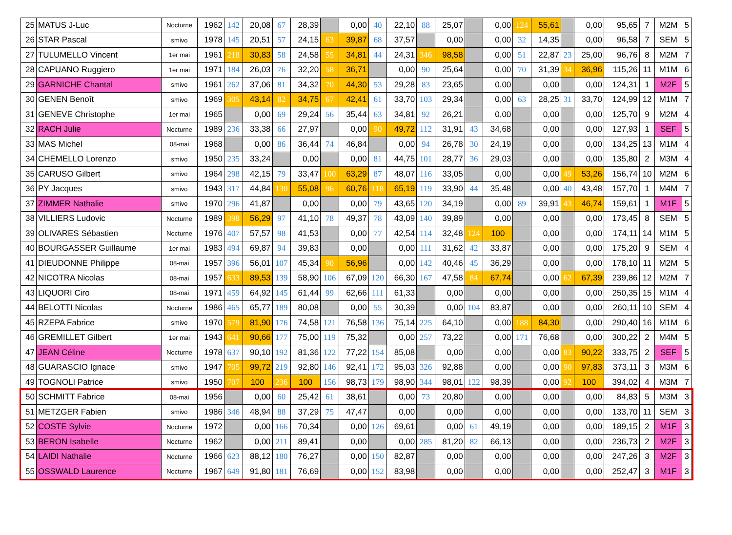| 25 | MATUS J-Luc | Nocturne | 1962 | 142 | 20,08 | 67 | 28,39 | | 0,00 | 40 | 22,10 | 88 | 25,07 | | 0,00 | 124 | 55,61 | | 0,00 | 95,65 | 7 | M2M | 5 |
| 26 | STAR Pascal | smivo | 1978 | 145 | 20,51 | 57 | 24,15 | 63 | 39,87 | 68 | 37,57 | | 0,00 | | 0,00 | 32 | 14,35 | | 0,00 | 96,58 | 7 | SEM | 5 |
| 27 | TULUMELLO Vincent | 1er mai | 1961 | 218 | 30,83 | 58 | 24,58 | 55 | 34,81 | 44 | 24,31 | 346 | 98,58 | | 0,00 | 51 | 22,87 | 23 | 25,00 | 96,76 | 8 | M2M | 7 |
| 28 | CAPUANO Ruggiero | 1er mai | 1971 | 184 | 26,03 | 76 | 32,20 | 58 | 36,71 | | 0,00 | 90 | 25,64 | | 0,00 | 70 | 31,39 | 34 | 36,96 | 115,26 | 11 | M1M | 6 |
| 29 | GARNICHE Chantal | smivo | 1961 | 262 | 37,06 | 81 | 34,32 | 70 | 44,30 | 53 | 29,28 | 83 | 23,65 | | 0,00 | | 0,00 | | 0,00 | 124,31 | 1 | M2F | 5 |
| 30 | GENEN Benoît | smivo | 1969 | 305 | 43,14 | 82 | 34,75 | 67 | 42,41 | 61 | 33,70 | 103 | 29,34 | | 0,00 | 63 | 28,25 | 31 | 33,70 | 124,99 | 12 | M1M | 7 |
| 31 | GENEVE Christophe | 1er mai | 1965 | | 0,00 | 69 | 29,24 | 56 | 35,44 | 63 | 34,81 | 92 | 26,21 | | 0,00 | | 0,00 | | 0,00 | 125,70 | 9 | M2M | 4 |
| 32 | RACH Julie | Nocturne | 1989 | 236 | 33,38 | 66 | 27,97 | | 0,00 | 90 | 49,72 | 112 | 31,91 | 43 | 34,68 | | 0,00 | | 0,00 | 127,93 | 1 | SEF | 5 |
| 33 | MAS Michel | 08-mai | 1968 | | 0,00 | 86 | 36,44 | 74 | 46,84 | | 0,00 | 94 | 26,78 | 30 | 24,19 | | 0,00 | | 0,00 | 134,25 | 13 | M1M | 4 |
| 34 | CHEMELLO Lorenzo | smivo | 1950 | 235 | 33,24 | | 0,00 | | 0,00 | 81 | 44,75 | 101 | 28,77 | 36 | 29,03 | | 0,00 | | 0,00 | 135,80 | 2 | M3M | 4 |
| 35 | CARUSO Gilbert | smivo | 1964 | 298 | 42,15 | 79 | 33,47 | 100 | 63,29 | 87 | 48,07 | 116 | 33,05 | | 0,00 | | 0,00 | 49 | 53,26 | 156,74 | 10 | M2M | 6 |
| 36 | PY Jacques | smivo | 1943 | 317 | 44,84 | 130 | 55,08 | 96 | 60,76 | 118 | 65,19 | 119 | 33,90 | 44 | 35,48 | | 0,00 | 40 | 43,48 | 157,70 | 1 | M4M | 7 |
| 37 | ZIMMER Nathalie | smivo | 1970 | 296 | 41,87 | | 0,00 | | 0,00 | 79 | 43,65 | 120 | 34,19 | | 0,00 | 89 | 39,91 | 43 | 46,74 | 159,61 | 1 | M1F | 5 |
| 38 | VILLIERS Ludovic | Nocturne | 1989 | 398 | 56,29 | 97 | 41,10 | 78 | 49,37 | 78 | 43,09 | 140 | 39,89 | | 0,00 | | 0,00 | | 0,00 | 173,45 | 8 | SEM | 5 |
| 39 | OLIVARES Sébastien | Nocturne | 1976 | 407 | 57,57 | 98 | 41,53 | | 0,00 | 77 | 42,54 | 114 | 32,48 | 124 | 100 | | 0,00 | | 0,00 | 174,11 | 14 | M1M | 5 |
| 40 | BOURGASSER Guillaume | 1er mai | 1983 | 494 | 69,87 | 94 | 39,83 | | 0,00 | | 0,00 | 111 | 31,62 | 42 | 33,87 | | 0,00 | | 0,00 | 175,20 | 9 | SEM | 4 |
| 41 | DIEUDONNE Philippe | 08-mai | 1957 | 396 | 56,01 | 107 | 45,34 | 90 | 56,96 | | 0,00 | 142 | 40,46 | 45 | 36,29 | | 0,00 | | 0,00 | 178,10 | 11 | M2M | 5 |
| 42 | NICOTRA Nicolas | 08-mai | 1957 | 633 | 89,53 | 139 | 58,90 | 106 | 67,09 | 120 | 66,30 | 167 | 47,58 | 84 | 67,74 | | 0,00 | 62 | 67,39 | 239,86 | 12 | M2M | 7 |
| 43 | LIQUORI Ciro | 08-mai | 1971 | 459 | 64,92 | 145 | 61,44 | 99 | 62,66 | 111 | 61,33 | | 0,00 | | 0,00 | | 0,00 | | 0,00 | 250,35 | 15 | M1M | 4 |
| 44 | BELOTTI Nicolas | Nocturne | 1986 | 465 | 65,77 | 189 | 80,08 | | 0,00 | 55 | 30,39 | | 0,00 | 104 | 83,87 | | 0,00 | | 0,00 | 260,11 | 10 | SEM | 4 |
| 45 | RZEPA Fabrice | smivo | 1970 | 579 | 81,90 | 176 | 74,58 | 121 | 76,58 | 136 | 75,14 | 225 | 64,10 | | 0,00 | 188 | 84,30 | | 0,00 | 290,40 | 16 | M1M | 6 |
| 46 | GREMILLET Gilbert | 1er mai | 1943 | 641 | 90,66 | 177 | 75,00 | 119 | 75,32 | | 0,00 | 257 | 73,22 | | 0,00 | 171 | 76,68 | | 0,00 | 300,22 | 2 | M4M | 5 |
| 47 | JEAN Céline | Nocturne | 1978 | 637 | 90,10 | 192 | 81,36 | 122 | 77,22 | 154 | 85,08 | | 0,00 | | 0,00 | | 0,00 | 83 | 90,22 | 333,75 | 2 | SEF | 5 |
| 48 | GUARASCIO Ignace | smivo | 1947 | 705 | 99,72 | 219 | 92,80 | 146 | 92,41 | 172 | 95,03 | 326 | 92,88 | | 0,00 | | 0,00 | 90 | 97,83 | 373,11 | 3 | M3M | 6 |
| 49 | TOGNOLI Patrice | smivo | 1950 | 707 | 100 | 236 | 100 | 156 | 98,73 | 179 | 98,90 | 344 | 98,01 | 122 | 98,39 | | 0,00 | 92 | 100 | 394,02 | 4 | M3M | 7 |
| 50 | SCHMITT Fabrice | 08-mai | 1956 | | 0,00 | 60 | 25,42 | 61 | 38,61 | | 0,00 | 73 | 20,80 | | 0,00 | | 0,00 | | 0,00 | 84,83 | 5 | M3M | 3 |
| 51 | METZGER Fabien | smivo | 1986 | 346 | 48,94 | 88 | 37,29 | 75 | 47,47 | | 0,00 | | 0,00 | | 0,00 | | 0,00 | | 0,00 | 133,70 | 11 | SEM | 3 |
| 52 | COSTE Sylvie | Nocturne | 1972 | | 0,00 | 166 | 70,34 | | 0,00 | 126 | 69,61 | | 0,00 | 61 | 49,19 | | 0,00 | | 0,00 | 189,15 | 2 | M1F | 3 |
| 53 | BERON Isabelle | Nocturne | 1962 | | 0,00 | 211 | 89,41 | | 0,00 | | 0,00 | 285 | 81,20 | 82 | 66,13 | | 0,00 | | 0,00 | 236,73 | 2 | M2F | 3 |
| 54 | LAIDI Nathalie | Nocturne | 1966 | 623 | 88,12 | 180 | 76,27 | | 0,00 | 150 | 82,87 | | 0,00 | | 0,00 | | 0,00 | | 0,00 | 247,26 | 3 | M2F | 3 |
| 55 | OSSWALD Laurence | Nocturne | 1967 | 649 | 91,80 | 181 | 76,69 | | 0,00 | 152 | 83,98 | | 0,00 | | 0,00 | | 0,00 | | 0,00 | 252,47 | 3 | M1F | 3 |